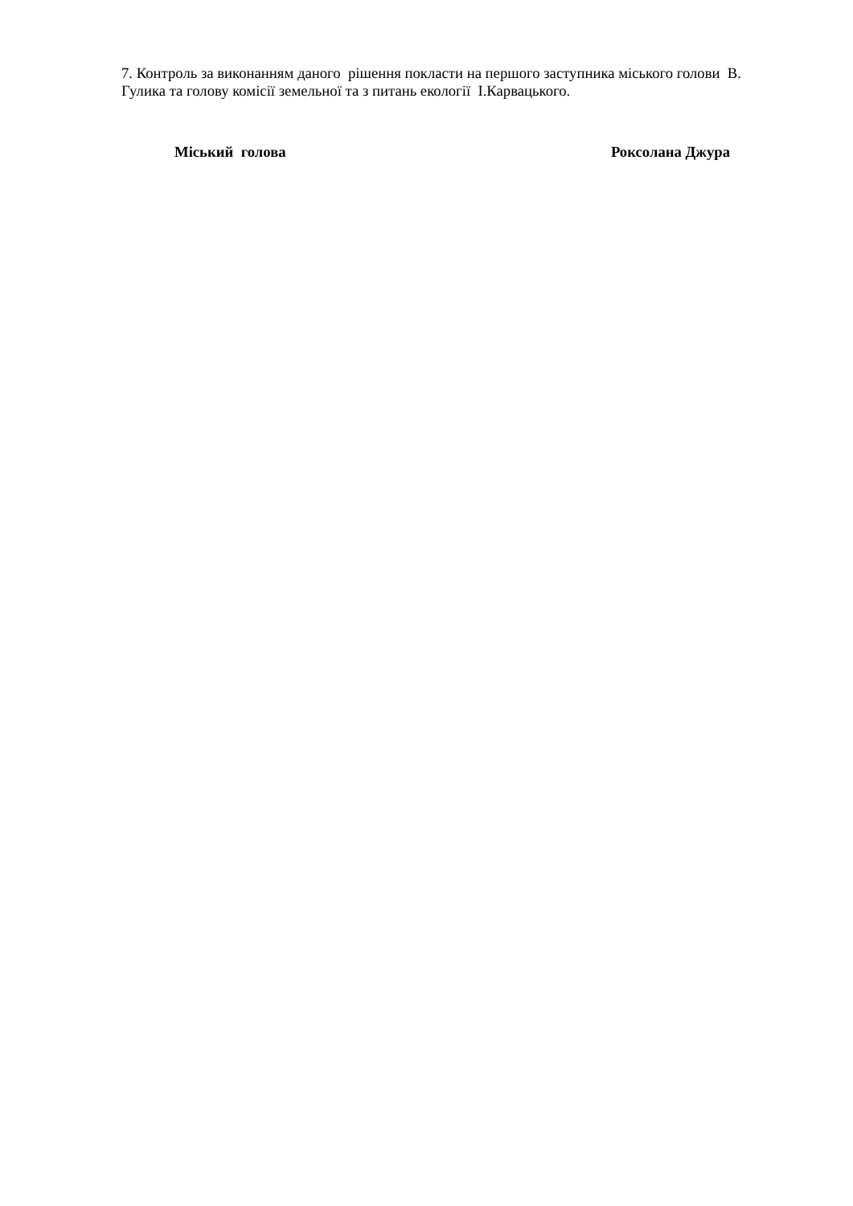7. Контроль за виконанням даного рішення покласти на першого заступника міського голови В. Гулика та голову комісії земельної та з питань екології І.Карвацького.
Міський голова Роксолана Джура